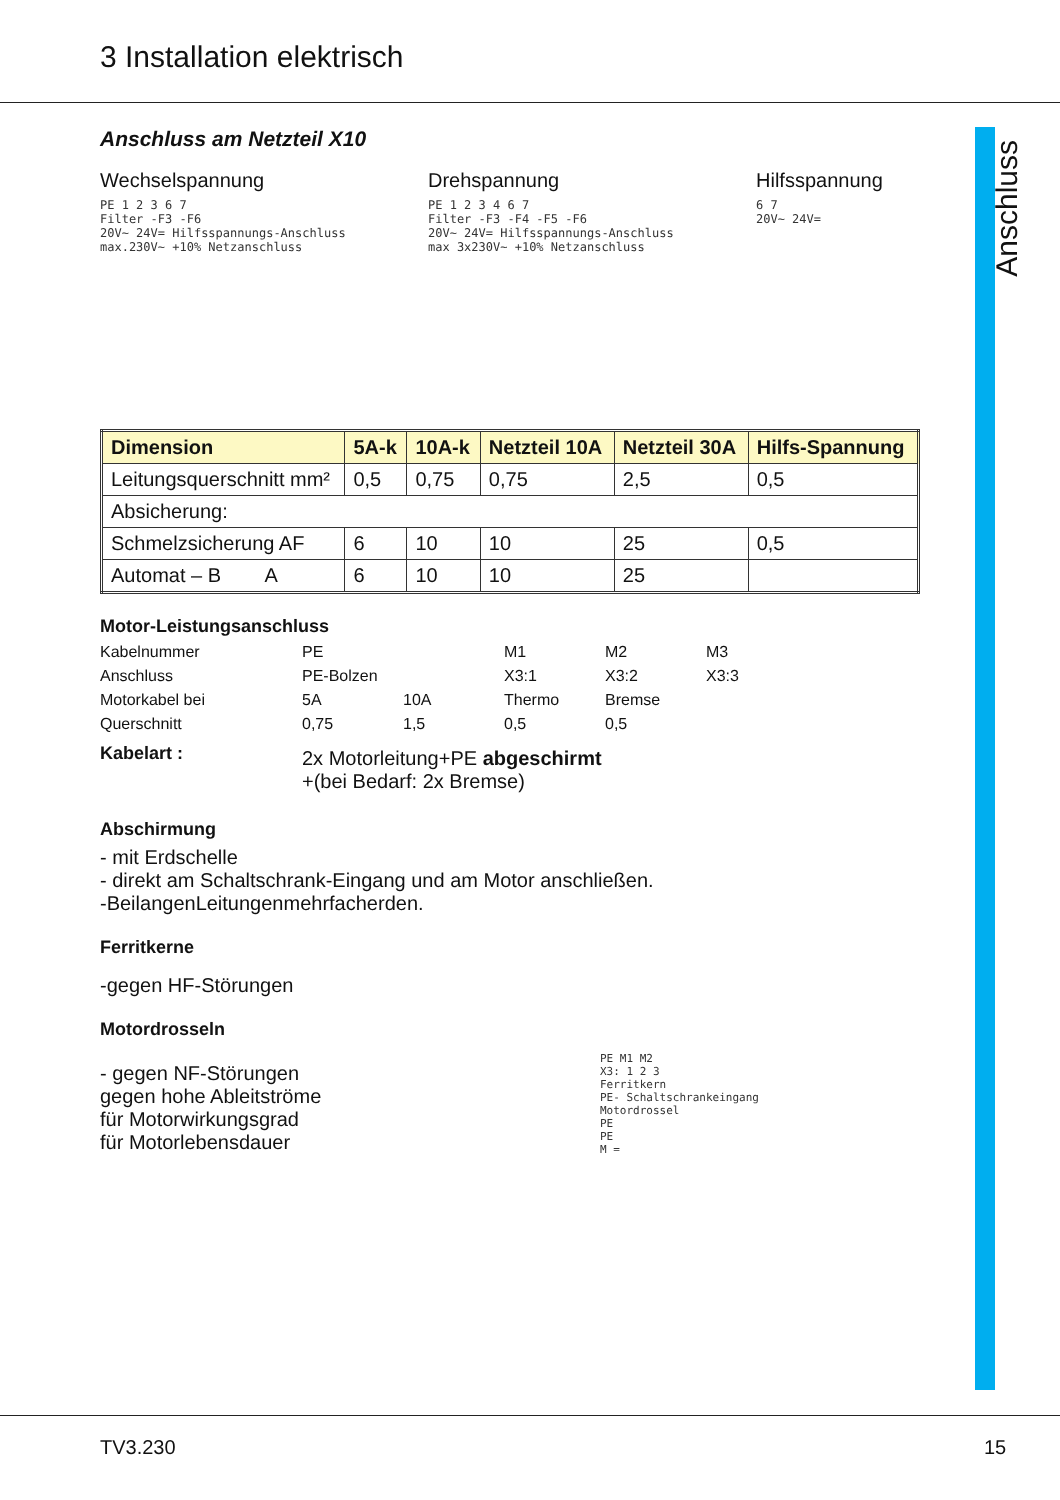3 Installation elektrisch
Anschluss
Anschluss am Netzteil X10
Wechselspannung
PE 1 2 3 6 7
Filter -F3 -F6
20V~ 24V= Hilfsspannungs-Anschluss
max.230V~ +10% Netzanschluss
Drehspannung
PE 1 2 3 4 6 7
Filter -F3 -F4 -F5 -F6
20V~ 24V= Hilfsspannungs-Anschluss
max 3x230V~ +10% Netzanschluss
Hilfsspannung
6 7
20V~ 24V=
| Dimension | 5A-k | 10A-k | Netzteil 10A | Netzteil 30A | Hilfs-Spannung |
| --- | --- | --- | --- | --- | --- |
| Leitungsquerschnitt mm² | 0,5 | 0,75 | 0,75 | 2,5 | 0,5 |
| Absicherung: | | | | | |
| Schmelzsicherung AF | 6 | 10 | 10 | 25 | 0,5 |
| Automat – B A | 6 | 10 | 10 | 25 | |
Motor-Leistungsanschluss
Kabelnummer PE M1 M2 M3 Anschluss PE-Bolzen X3:1 X3:2 X3:3 Motorkabel bei 5A 10A Thermo Bremse Querschnitt 0,75 1,5 0,5 0,5
Kabelart :
2x Motorleitung+PE abgeschirmt
+(bei Bedarf: 2x Bremse)
Abschirmung
- mit Erdschelle
- direkt am Schaltschrank-Eingang und am Motor anschließen.
-BeilangenLeitungenmehrfacherden.
Ferritkerne
-gegen HF-Störungen
Motordrosseln
- gegen NF-Störungen
gegen hohe Ableitströme
für Motorwirkungsgrad
für Motorlebensdauer
PE M1 M2
X3: 1 2 3
Ferritkern
PE- Schaltschrankeingang
Motordrossel
PE
PE
M =
TV3.230 15